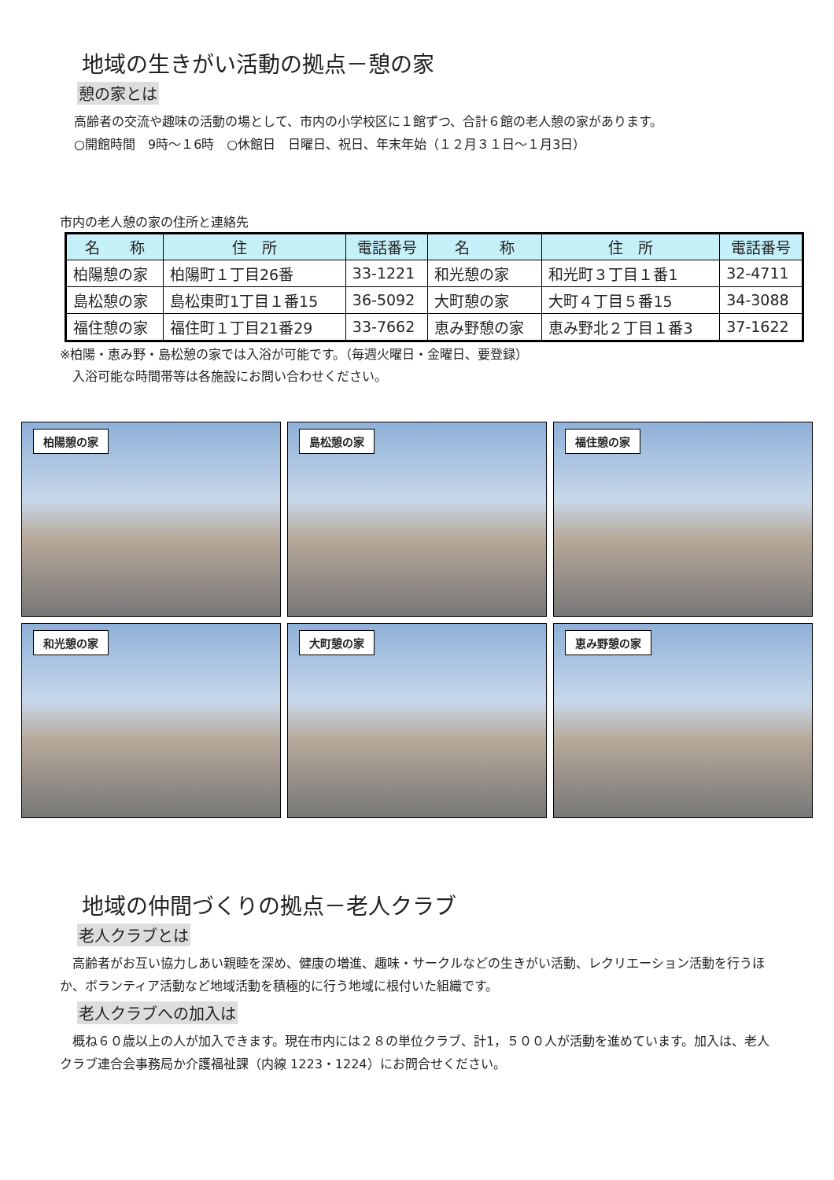地域の生きがい活動の拠点－憩の家
憩の家とは
高齢者の交流や趣味の活動の場として、市内の小学校区に１館ずつ、合計６館の老人憩の家があります。
○開館時間　9時～１6時　○休館日　日曜日、祝日、年末年始（１２月３１日～１月3日）
市内の老人憩の家の住所と連絡先
| 名 称 | 住 所 | 電話番号 | 名 称 | 住 所 | 電話番号 |
| --- | --- | --- | --- | --- | --- |
| 柏陽憩の家 | 柏陽町１丁目26番 | 33-1221 | 和光憩の家 | 和光町３丁目１番1 | 32-4711 |
| 島松憩の家 | 島松東町1丁目１番15 | 36-5092 | 大町憩の家 | 大町４丁目５番15 | 34-3088 |
| 福住憩の家 | 福住町１丁目21番29 | 33-7662 | 恵み野憩の家 | 恵み野北２丁目１番3 | 37-1622 |
※柏陽・恵み野・島松憩の家では入浴が可能です。（毎週火曜日・金曜日、要登録）
　入浴可能な時間帯等は各施設にお問い合わせください。
柏陽憩の家
島松憩の家
福住憩の家
和光憩の家
大町憩の家
恵み野憩の家
地域の仲間づくりの拠点－老人クラブ
老人クラブとは
　高齢者がお互い協力しあい親睦を深め、健康の増進、趣味・サークルなどの生きがい活動、レクリエーション活動を行うほか、ボランティア活動など地域活動を積極的に行う地域に根付いた組織です。
老人クラブへの加入は
　概ね６０歳以上の人が加入できます。現在市内には２８の単位クラブ、計1，５００人が活動を進めています。加入は、老人クラブ連合会事務局か介護福祉課（内線 1223・1224）にお問合せください。